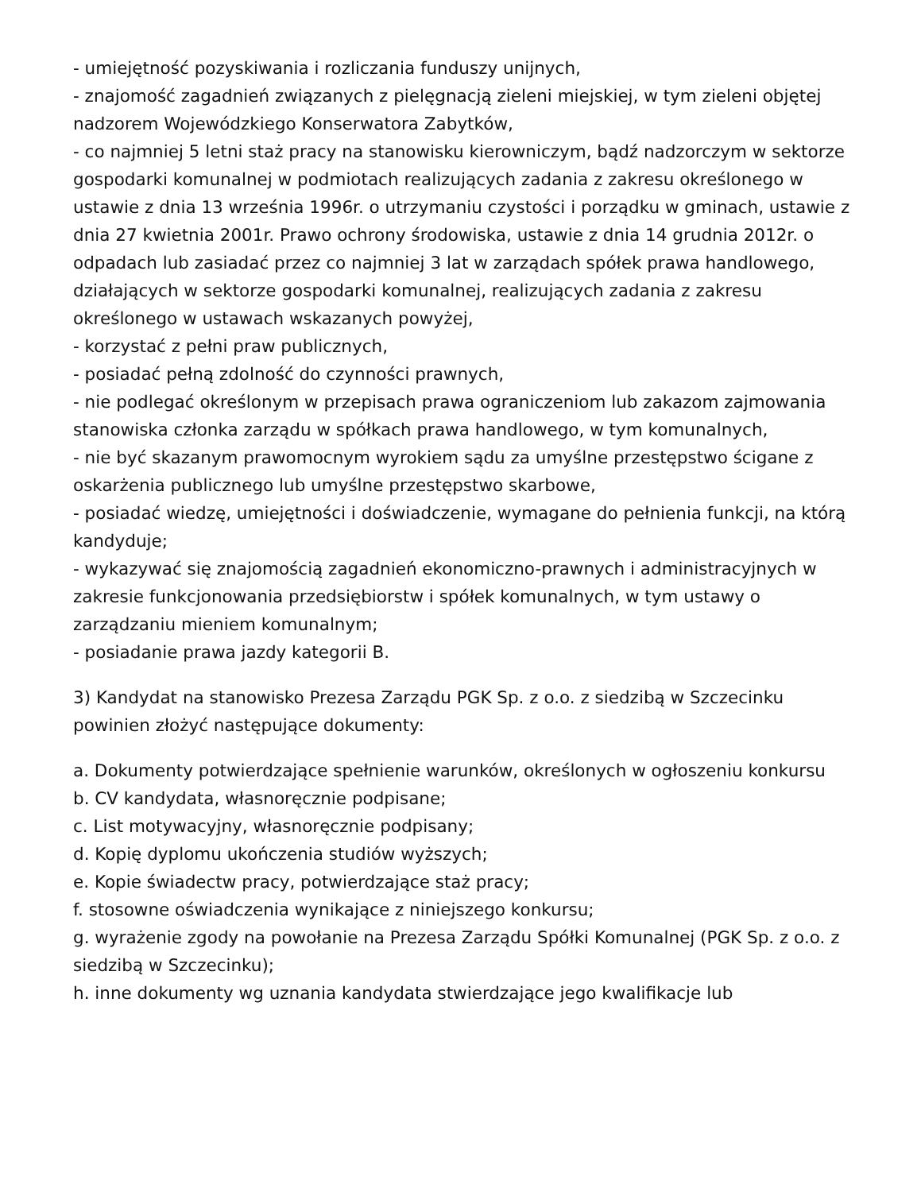- umiejętność pozyskiwania i rozliczania funduszy unijnych,
- znajomość zagadnień związanych z pielęgnacją zieleni miejskiej, w tym zieleni objętej nadzorem Wojewódzkiego Konserwatora Zabytków,
- co najmniej 5 letni staż pracy na stanowisku kierowniczym, bądź nadzorczym w sektorze gospodarki komunalnej w podmiotach realizujących zadania z zakresu określonego w ustawie z dnia 13 września 1996r. o utrzymaniu czystości i porządku w gminach, ustawie z dnia 27 kwietnia 2001r. Prawo ochrony środowiska, ustawie z dnia 14 grudnia 2012r. o odpadach lub zasiadać przez co najmniej 3 lat w zarządach spółek prawa handlowego, działających w sektorze gospodarki komunalnej, realizujących zadania z zakresu określonego w ustawach wskazanych powyżej,
- korzystać z pełni praw publicznych,
- posiadać pełną zdolność do czynności prawnych,
- nie podlegać określonym w przepisach prawa ograniczeniom lub zakazom zajmowania stanowiska członka zarządu w spółkach prawa handlowego, w tym komunalnych,
- nie być skazanym prawomocnym wyrokiem sądu za umyślne przestępstwo ścigane z oskarżenia publicznego lub umyślne przestępstwo skarbowe,
- posiadać wiedzę, umiejętności i doświadczenie, wymagane do pełnienia funkcji, na którą kandyduje;
- wykazywać się znajomością zagadnień ekonomiczno-prawnych i administracyjnych w zakresie funkcjonowania przedsiębiorstw i spółek komunalnych, w tym ustawy o zarządzaniu mieniem komunalnym;
- posiadanie prawa jazdy kategorii B.
3) Kandydat na stanowisko Prezesa Zarządu PGK Sp. z o.o. z siedzibą w Szczecinku powinien złożyć następujące dokumenty:
a. Dokumenty potwierdzające spełnienie warunków, określonych w ogłoszeniu konkursu
b. CV kandydata, własnoręcznie podpisane;
c. List motywacyjny, własnoręcznie podpisany;
d. Kopię dyplomu ukończenia studiów wyższych;
e. Kopie świadectw pracy, potwierdzające staż pracy;
f. stosowne oświadczenia wynikające z niniejszego konkursu;
g. wyrażenie zgody na powołanie na Prezesa Zarządu Spółki Komunalnej (PGK Sp. z o.o. z siedzibą w Szczecinku);
h. inne dokumenty wg uznania kandydata stwierdzające jego kwalifikacje lub